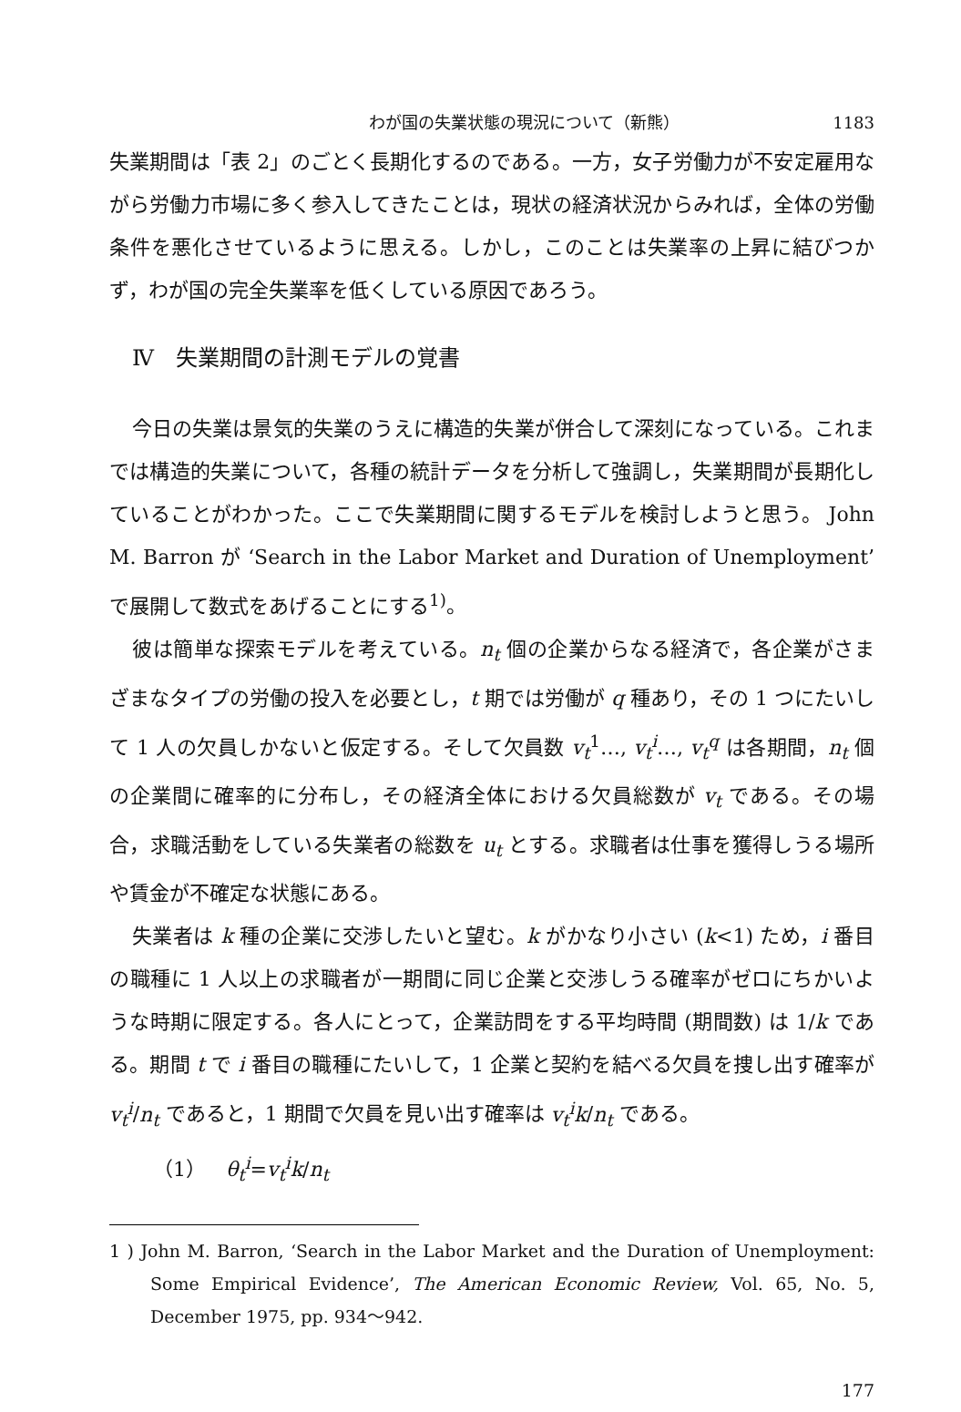わが国の失業状態の現況について（新熊） 1183
失業期間は「表 2」のごとく長期化するのである。一方，女子労働力が不安定雇用ながら労働力市場に多く参入してきたことは，現状の経済状況からみれば，全体の労働条件を悪化させているように思える。しかし，このことは失業率の上昇に結びつかず，わが国の完全失業率を低くしている原因であろう。
Ⅳ　失業期間の計測モデルの覚書
今日の失業は景気的失業のうえに構造的失業が併合して深刻になっている。これまでは構造的失業について，各種の統計データを分析して強調し，失業期間が長期化していることがわかった。ここで失業期間に関するモデルを検討しようと思う。 John M. Barron が ‘Search in the Labor Market and Duration of Unemployment’ で展開して数式をあげることにする<sup>1)</sup>。
彼は簡単な探索モデルを考えている。n<sub>t</sub> 個の企業からなる経済で，各企業がさまざまなタイプの労働の投入を必要とし，t 期では労働が q 種あり，その 1 つにたいして 1 人の欠員しかないと仮定する。そして欠員数 v<sub>t</sub><sup>1</sup>…, v<sub>t</sub><sup>i</sup>…, v<sub>t</sub><sup>q</sup> は各期間，n<sub>t</sub> 個の企業間に確率的に分布し，その経済全体における欠員総数が v<sub>t</sub> である。その場合，求職活動をしている失業者の総数を u<sub>t</sub> とする。求職者は仕事を獲得しうる場所や賃金が不確定な状態にある。
失業者は k 種の企業に交渉したいと望む。k がかなり小さい (k<1) ため，i 番目の職種に 1 人以上の求職者が一期間に同じ企業と交渉しうる確率がゼロにちかいような時期に限定する。各人にとって，企業訪問をする平均時間 (期間数) は 1/k である。期間 t で i 番目の職種にたいして，1 企業と契約を結べる欠員を捜し出す確率が v<sub>t</sub><sup>i</sup>/n<sub>t</sub> であると，1 期間で欠員を見い出す確率は v<sub>t</sub><sup>i</sup>k/n<sub>t</sub> である。
（1）　θ<sub>t</sub><sup>i</sup>=v<sub>t</sub><sup>i</sup>k/n<sub>t</sub>
1 ) John M. Barron, ‘Search in the Labor Market and the Duration of Unemployment: Some Empirical Evidence’, The American Economic Review, Vol. 65, No. 5, December 1975, pp. 934〜942.
177